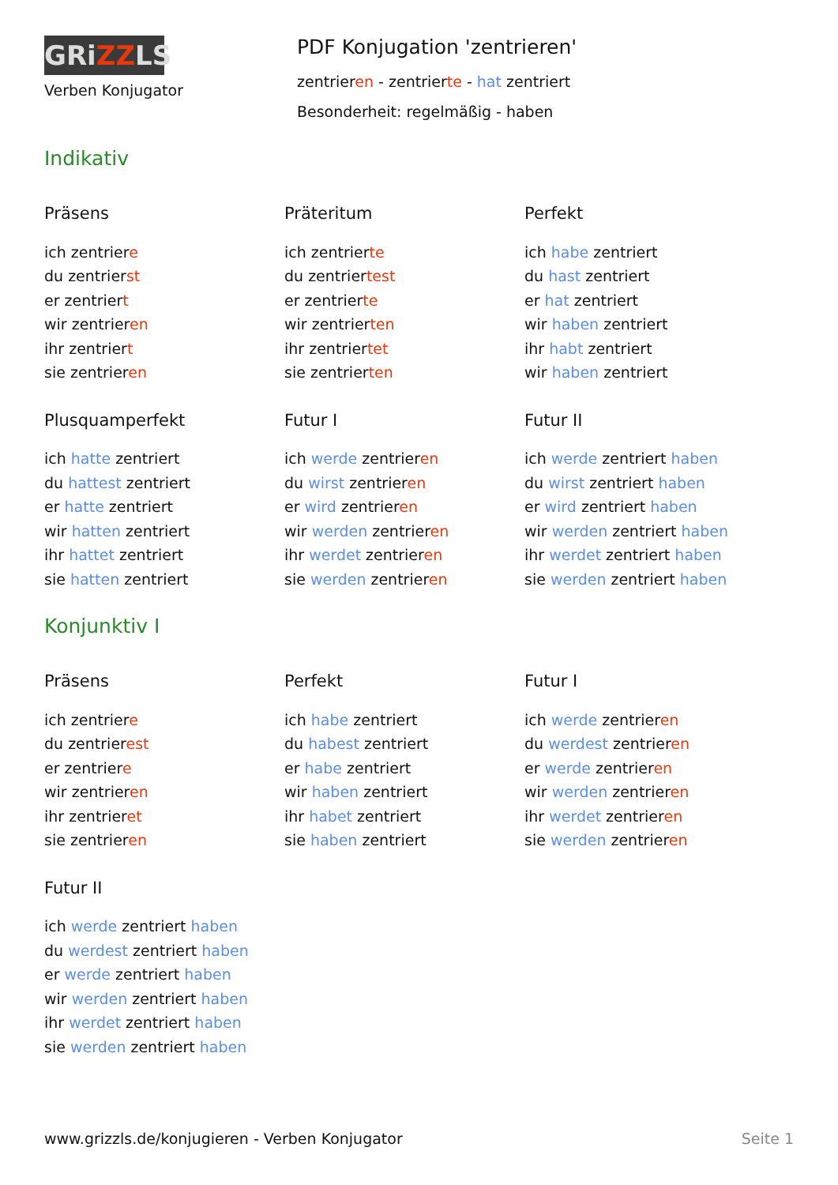GRiZZLS
Verben Konjugator
PDF Konjugation 'zentrieren'
zentrieren - zentrierte - hat zentriert
Besonderheit: regelmäßig - haben
Indikativ
Präsens
ich zentriere
du zentrierst
er zentriert
wir zentrieren
ihr zentriert
sie zentrieren
Präteritum
ich zentrierte
du zentriertest
er zentrierte
wir zentrierten
ihr zentriertet
sie zentrierten
Perfekt
ich habe zentriert
du hast zentriert
er hat zentriert
wir haben zentriert
ihr habt zentriert
wir haben zentriert
Plusquamperfekt
ich hatte zentriert
du hattest zentriert
er hatte zentriert
wir hatten zentriert
ihr hattet zentriert
sie hatten zentriert
Futur I
ich werde zentrieren
du wirst zentrieren
er wird zentrieren
wir werden zentrieren
ihr werdet zentrieren
sie werden zentrieren
Futur II
ich werde zentriert haben
du wirst zentriert haben
er wird zentriert haben
wir werden zentriert haben
ihr werdet zentriert haben
sie werden zentriert haben
Konjunktiv I
Präsens
ich zentriere
du zentrierest
er zentriere
wir zentrieren
ihr zentrieret
sie zentrieren
Perfekt
ich habe zentriert
du habest zentriert
er habe zentriert
wir haben zentriert
ihr habet zentriert
sie haben zentriert
Futur I
ich werde zentrieren
du werdest zentrieren
er werde zentrieren
wir werden zentrieren
ihr werdet zentrieren
sie werden zentrieren
Futur II
ich werde zentriert haben
du werdest zentriert haben
er werde zentriert haben
wir werden zentriert haben
ihr werdet zentriert haben
sie werden zentriert haben
www.grizzls.de/konjugieren - Verben Konjugator Seite 1